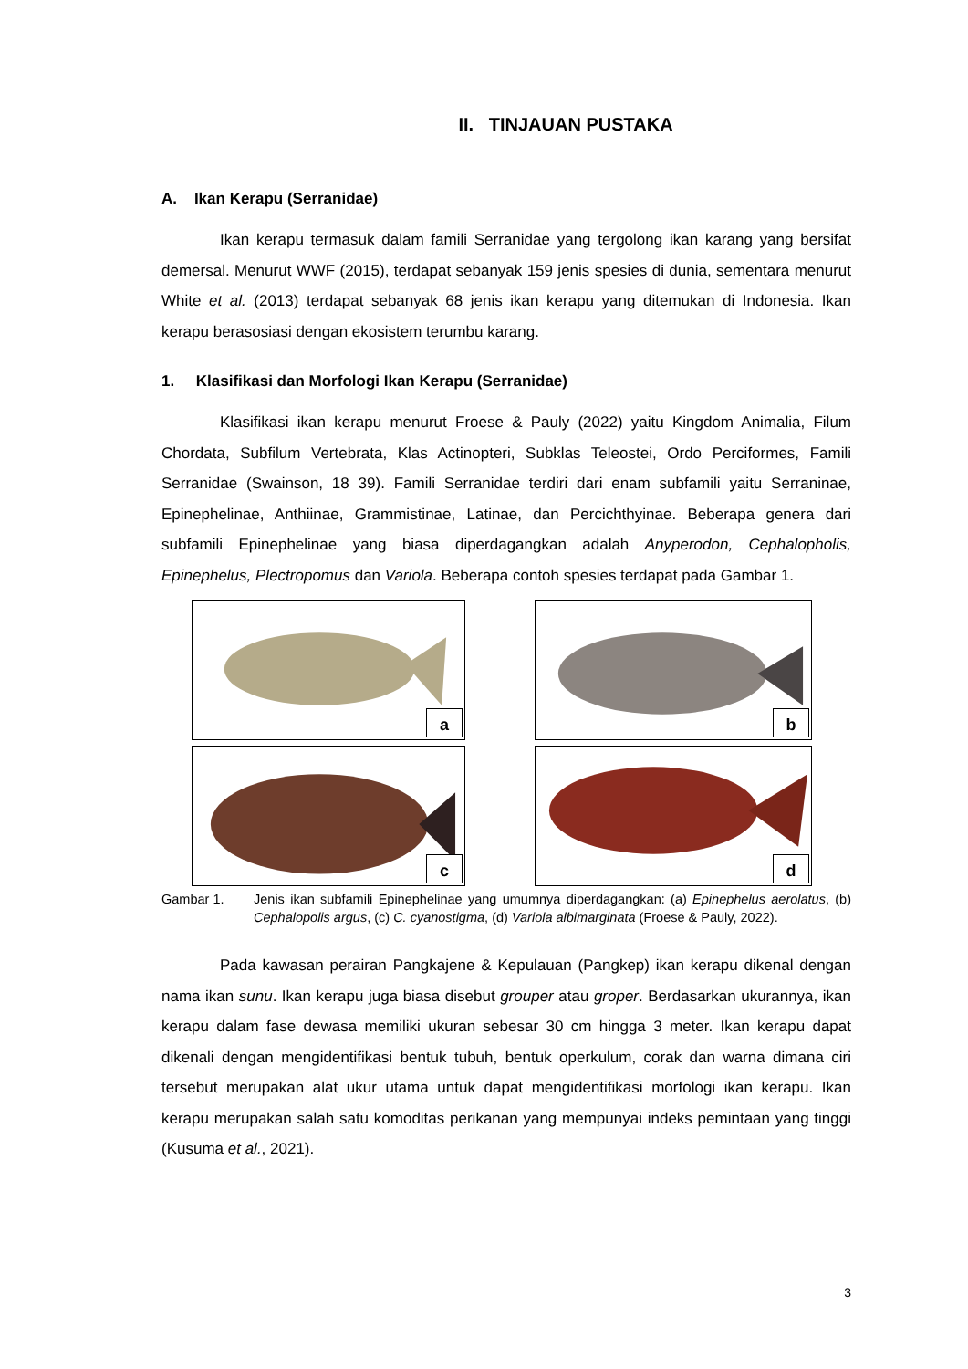II. TINJAUAN PUSTAKA
A. Ikan Kerapu (Serranidae)
Ikan kerapu termasuk dalam famili Serranidae yang tergolong ikan karang yang bersifat demersal. Menurut WWF (2015), terdapat sebanyak 159 jenis spesies di dunia, sementara menurut White et al. (2013) terdapat sebanyak 68 jenis ikan kerapu yang ditemukan di Indonesia. Ikan kerapu berasosiasi dengan ekosistem terumbu karang.
1. Klasifikasi dan Morfologi Ikan Kerapu (Serranidae)
Klasifikasi ikan kerapu menurut Froese & Pauly (2022) yaitu Kingdom Animalia, Filum Chordata, Subfilum Vertebrata, Klas Actinopteri, Subklas Teleostei, Ordo Perciformes, Famili Serranidae (Swainson, 18 39). Famili Serranidae terdiri dari enam subfamili yaitu Serraninae, Epinephelinae, Anthiinae, Grammistinae, Latinae, dan Percichthyinae. Beberapa genera dari subfamili Epinephelinae yang biasa diperdagangkan adalah Anyperodon, Cephalopholis, Epinephelus, Plectropomus dan Variola. Beberapa contoh spesies terdapat pada Gambar 1.
a
b
c
d
Gambar 1. Jenis ikan subfamili Epinephelinae yang umumnya diperdagangkan: (a) Epinephelus aerolatus, (b) Cephalopolis argus, (c) C. cyanostigma, (d) Variola albimarginata (Froese & Pauly, 2022).
Pada kawasan perairan Pangkajene & Kepulauan (Pangkep) ikan kerapu dikenal dengan nama ikan sunu. Ikan kerapu juga biasa disebut grouper atau groper. Berdasarkan ukurannya, ikan kerapu dalam fase dewasa memiliki ukuran sebesar 30 cm hingga 3 meter. Ikan kerapu dapat dikenali dengan mengidentifikasi bentuk tubuh, bentuk operkulum, corak dan warna dimana ciri tersebut merupakan alat ukur utama untuk dapat mengidentifikasi morfologi ikan kerapu. Ikan kerapu merupakan salah satu komoditas perikanan yang mempunyai indeks pemintaan yang tinggi (Kusuma et al., 2021).
3